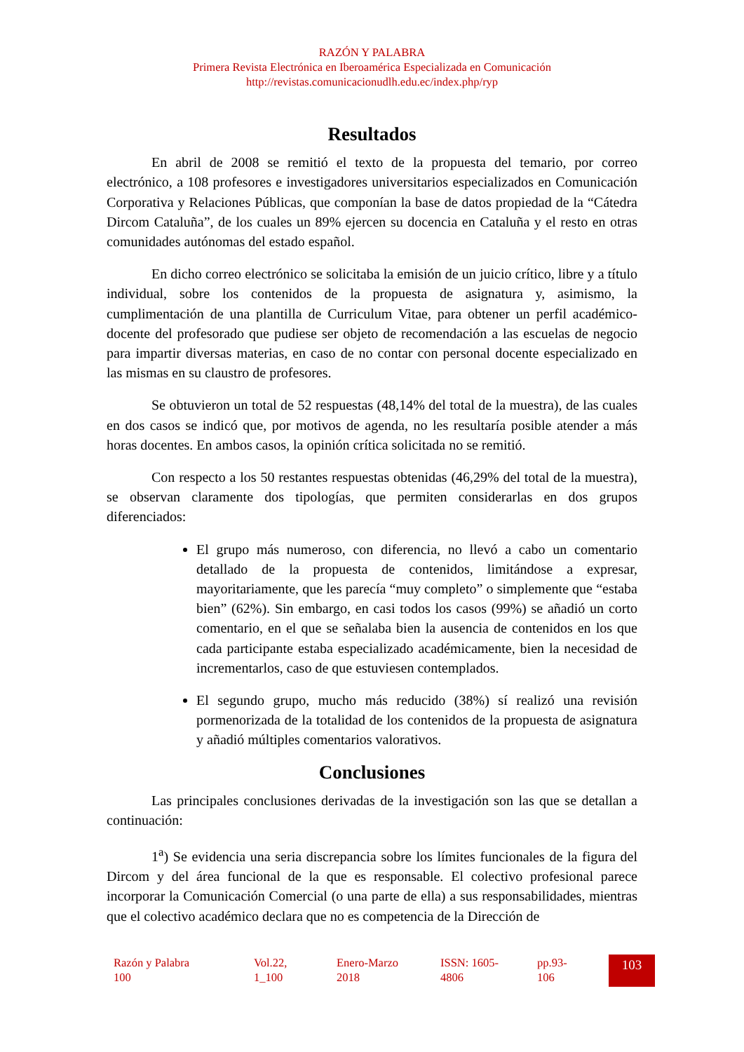RAZÓN Y PALABRA
Primera Revista Electrónica en Iberoamérica Especializada en Comunicación
http://revistas.comunicacionudlh.edu.ec/index.php/ryp
Resultados
En abril de 2008 se remitió el texto de la propuesta del temario, por correo electrónico, a 108 profesores e investigadores universitarios especializados en Comunicación Corporativa y Relaciones Públicas, que componían la base de datos propiedad de la “Cátedra Dircom Cataluña”, de los cuales un 89% ejercen su docencia en Cataluña y el resto en otras comunidades autónomas del estado español.
En dicho correo electrónico se solicitaba la emisión de un juicio crítico, libre y a título individual, sobre los contenidos de la propuesta de asignatura y, asimismo, la cumplimentación de una plantilla de Curriculum Vitae, para obtener un perfil académico-docente del profesorado que pudiese ser objeto de recomendación a las escuelas de negocio para impartir diversas materias, en caso de no contar con personal docente especializado en las mismas en su claustro de profesores.
Se obtuvieron un total de 52 respuestas (48,14% del total de la muestra), de las cuales en dos casos se indicó que, por motivos de agenda, no les resultaría posible atender a más horas docentes. En ambos casos, la opinión crítica solicitada no se remitió.
Con respecto a los 50 restantes respuestas obtenidas (46,29% del total de la muestra), se observan claramente dos tipologías, que permiten considerarlas en dos grupos diferenciados:
El grupo más numeroso, con diferencia, no llevó a cabo un comentario detallado de la propuesta de contenidos, limitándose a expresar, mayoritariamente, que les parecía “muy completo” o simplemente que “estaba bien” (62%). Sin embargo, en casi todos los casos (99%) se añadió un corto comentario, en el que se señalaba bien la ausencia de contenidos en los que cada participante estaba especializado académicamente, bien la necesidad de incrementarlos, caso de que estuviesen contemplados.
El segundo grupo, mucho más reducido (38%) sí realizó una revisión pormenorizada de la totalidad de los contenidos de la propuesta de asignatura y añadió múltiples comentarios valorativos.
Conclusiones
Las principales conclusiones derivadas de la investigación son las que se detallan a continuación:
1<sup>a</sup>) Se evidencia una seria discrepancia sobre los límites funcionales de la figura del Dircom y del área funcional de la que es responsable. El colectivo profesional parece incorporar la Comunicación Comercial (o una parte de ella) a sus responsabilidades, mientras que el colectivo académico declara que no es competencia de la Dirección de
Razón y Palabra
100
Vol.22,
1_100
Enero-Marzo
2018
ISSN: 1605-
4806
pp.93-
106
103